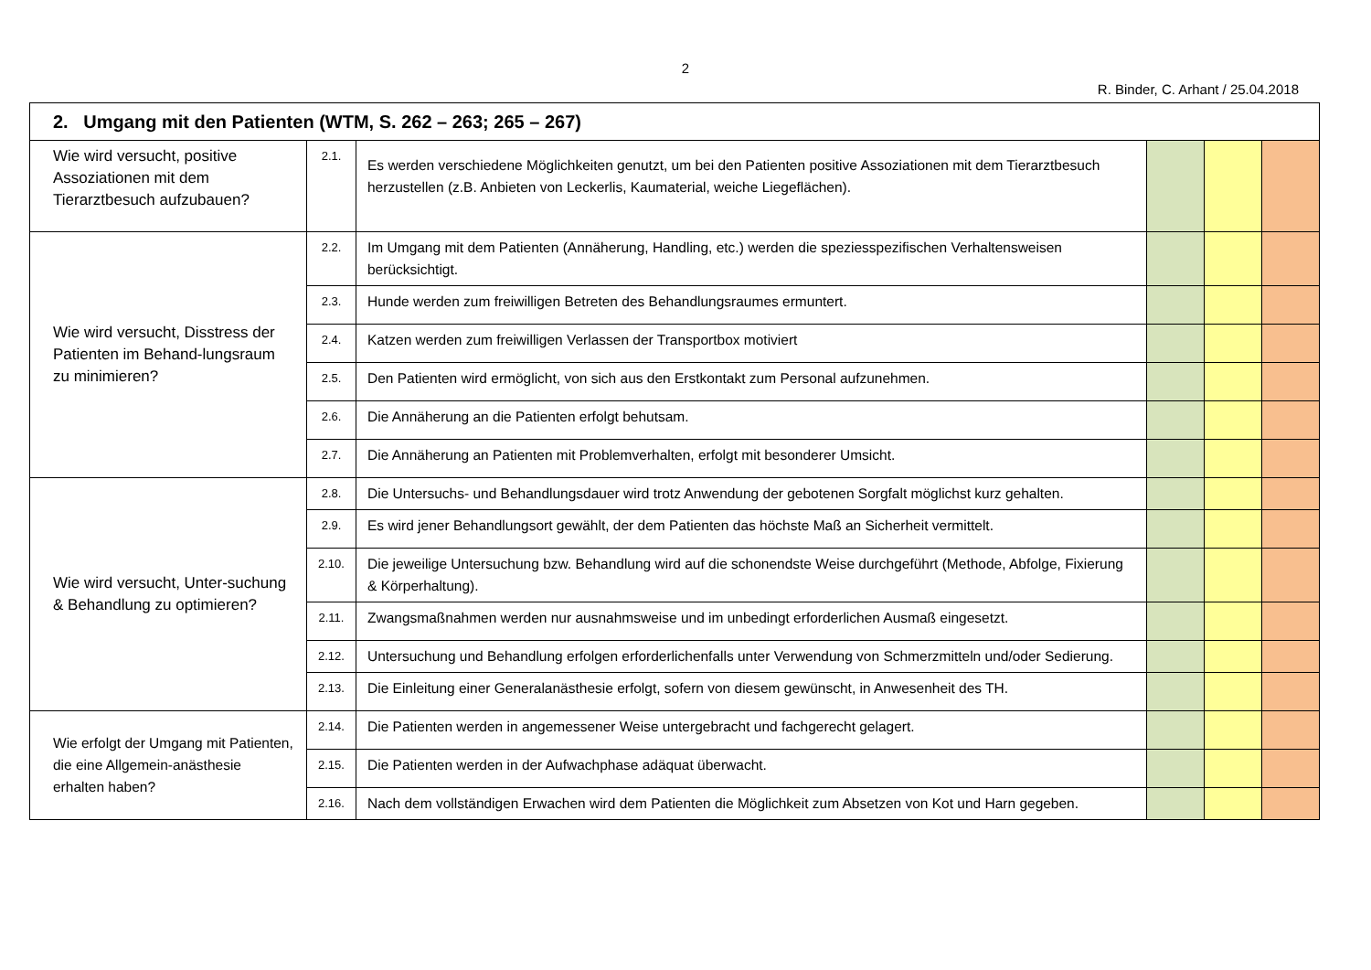2
R. Binder, C. Arhant / 25.04.2018
| 2. Umgang mit den Patienten (WTM, S. 262 – 263; 265 – 267) | | | | | |
| Wie wird versucht, positive Assoziationen mit dem Tierarztbesuch aufzubauen? | 2.1. | Es werden verschiedene Möglichkeiten genutzt, um bei den Patienten positive Assoziationen mit dem Tierarztbesuch herzustellen (z.B. Anbieten von Leckerlis, Kaumaterial, weiche Liegeflächen). | | | |
| Wie wird versucht, Disstress der Patienten im Behand-lungsraum zu minimieren? | 2.2. | Im Umgang mit dem Patienten (Annäherung, Handling, etc.) werden die speziesspezifischen Verhaltensweisen berücksichtigt. | | | |
| | 2.3. | Hunde werden zum freiwilligen Betreten des Behandlungsraumes ermuntert. | | | |
| | 2.4. | Katzen werden zum freiwilligen Verlassen der Transportbox motiviert | | | |
| | 2.5. | Den Patienten wird ermöglicht, von sich aus den Erstkontakt zum Personal aufzunehmen. | | | |
| | 2.6. | Die Annäherung an die Patienten erfolgt behutsam. | | | |
| | 2.7. | Die Annäherung an Patienten mit Problemverhalten, erfolgt mit besonderer Umsicht. | | | |
| Wie wird versucht, Unter-suchung & Behandlung zu optimieren? | 2.8. | Die Untersuchs- und Behandlungsdauer wird trotz Anwendung der gebotenen Sorgfalt möglichst kurz gehalten. | | | |
| | 2.9. | Es wird jener Behandlungsort gewählt, der dem Patienten das höchste Maß an Sicherheit vermittelt. | | | |
| | 2.10. | Die jeweilige Untersuchung bzw. Behandlung wird auf die schonendste Weise durchgeführt (Methode, Abfolge, Fixierung & Körperhaltung). | | | |
| | 2.11. | Zwangsmaßnahmen werden nur ausnahmsweise und im unbedingt erforderlichen Ausmaß eingesetzt. | | | |
| | 2.12. | Untersuchung und Behandlung erfolgen erforderlichenfalls unter Verwendung von Schmerzmitteln und/oder Sedierung. | | | |
| | 2.13. | Die Einleitung einer Generalanästhesie erfolgt, sofern von diesem gewünscht, in Anwesenheit des TH. | | | |
| Wie erfolgt der Umgang mit Patienten, die eine Allgemein-anästhesie erhalten haben? | 2.14. | Die Patienten werden in angemessener Weise untergebracht und fachgerecht gelagert. | | | |
| | 2.15. | Die Patienten werden in der Aufwachphase adäquat überwacht. | | | |
| | 2.16. | Nach dem vollständigen Erwachen wird dem Patienten die Möglichkeit zum Absetzen von Kot und Harn gegeben. | | | |